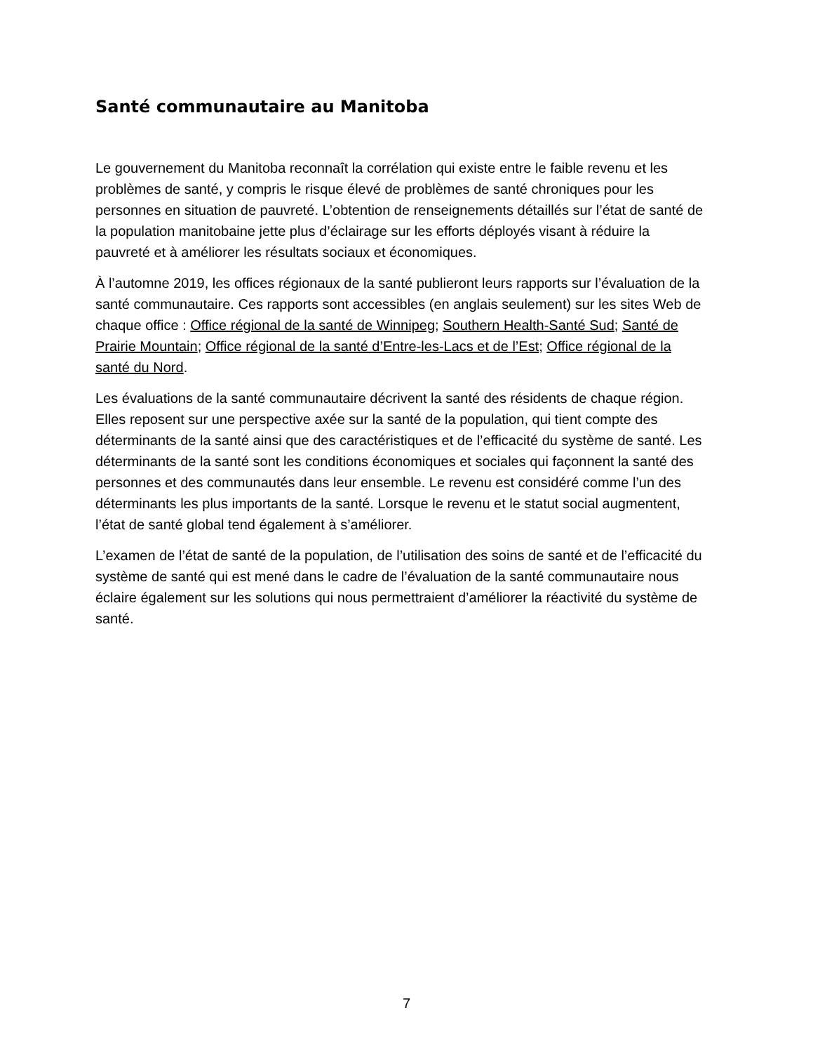Santé communautaire au Manitoba
Le gouvernement du Manitoba reconnaît la corrélation qui existe entre le faible revenu et les problèmes de santé, y compris le risque élevé de problèmes de santé chroniques pour les personnes en situation de pauvreté. L’obtention de renseignements détaillés sur l’état de santé de la population manitobaine jette plus d’éclairage sur les efforts déployés visant à réduire la pauvreté et à améliorer les résultats sociaux et économiques.
À l’automne 2019, les offices régionaux de la santé publieront leurs rapports sur l’évaluation de la santé communautaire. Ces rapports sont accessibles (en anglais seulement) sur les sites Web de chaque office : Office régional de la santé de Winnipeg; Southern Health-Santé Sud; Santé de Prairie Mountain; Office régional de la santé d’Entre-les-Lacs et de l’Est; Office régional de la santé du Nord.
Les évaluations de la santé communautaire décrivent la santé des résidents de chaque région. Elles reposent sur une perspective axée sur la santé de la population, qui tient compte des déterminants de la santé ainsi que des caractéristiques et de l’efficacité du système de santé. Les déterminants de la santé sont les conditions économiques et sociales qui façonnent la santé des personnes et des communautés dans leur ensemble. Le revenu est considéré comme l’un des déterminants les plus importants de la santé. Lorsque le revenu et le statut social augmentent, l’état de santé global tend également à s’améliorer.
L’examen de l’état de santé de la population, de l’utilisation des soins de santé et de l’efficacité du système de santé qui est mené dans le cadre de l’évaluation de la santé communautaire nous éclaire également sur les solutions qui nous permettraient d’améliorer la réactivité du système de santé.
7